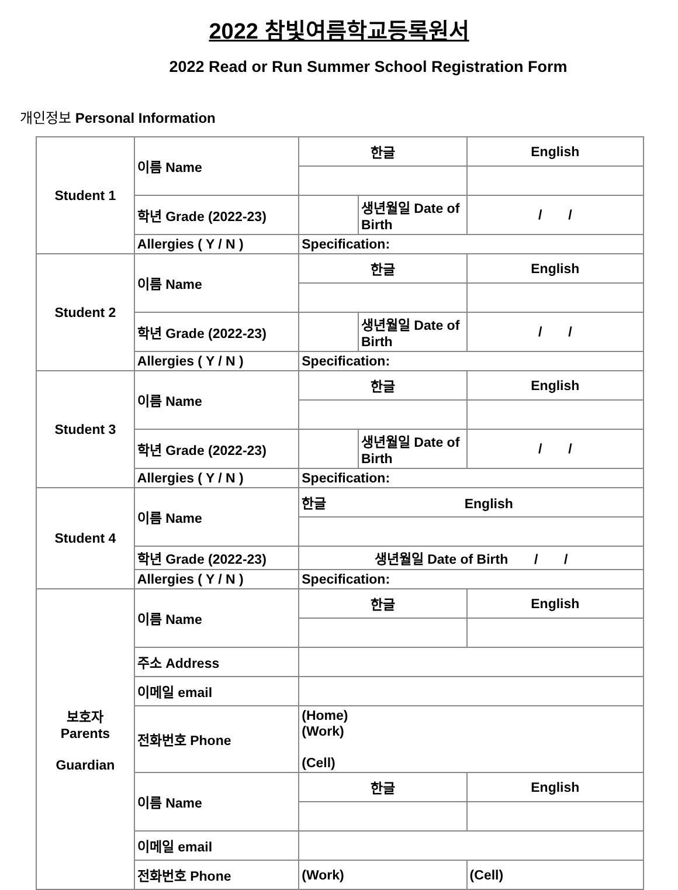2022 참빛여름학교등록원서
2022 Read or Run Summer School Registration Form
개인정보 Personal Information
| Student 1 | 이름 Name | 한글 | | English |
| | 학년 Grade (2022-23) | | 생년월일 Date of Birth | / / |
| | Allergies ( Y / N ) | Specification: | | |
| Student 2 | 이름 Name | 한글 | | English |
| | 학년 Grade (2022-23) | | 생년월일 Date of Birth | / / |
| | Allergies ( Y / N ) | Specification: | | |
| Student 3 | 이름 Name | 한글 | | English |
| | 학년 Grade (2022-23) | | 생년월일 Date of Birth | / / |
| | Allergies ( Y / N ) | Specification: | | |
| Student 4 | 이름 Name | 한글 English | | |
| | 학년 Grade (2022-23) | 생년월일 Date of Birth / / | | |
| | Allergies ( Y / N ) | Specification: | | |
| 보호자 Parents Guardian | 이름 Name | 한글 | | English |
| | 주소 Address | | | |
| | 이메일 email | | | |
| | 전화번호 Phone | (Home) (Work) (Cell) | | |
| | 이름 Name | 한글 | | English |
| | 이메일 email | | | |
| | 전화번호 Phone | (Work) | | (Cell) |